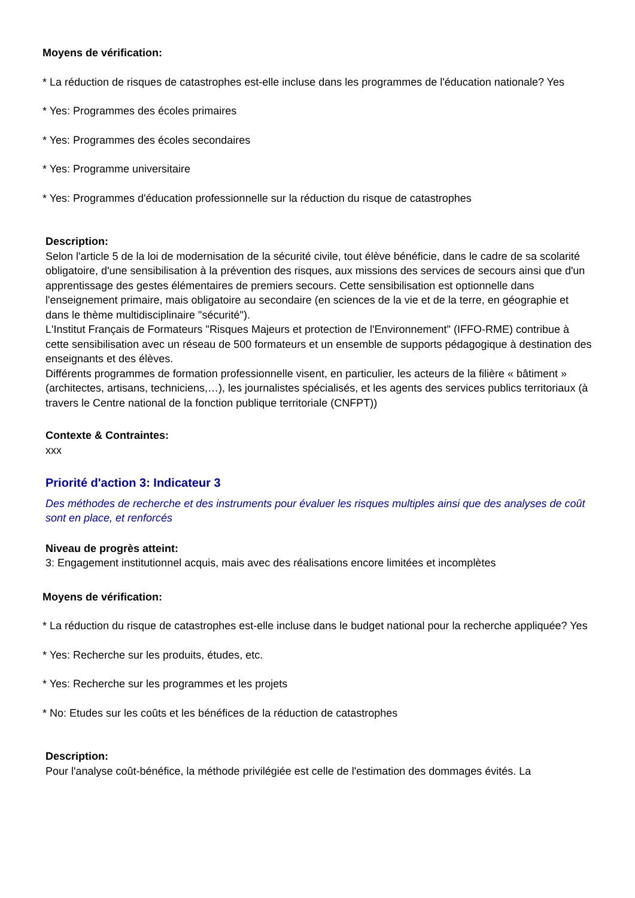Moyens de vérification:
* La réduction de risques de catastrophes est-elle incluse dans les programmes de l'éducation nationale? Yes
* Yes: Programmes des écoles primaires
* Yes: Programmes des écoles secondaires
* Yes: Programme universitaire
* Yes: Programmes d'éducation professionnelle sur la réduction du risque de catastrophes
Description:
Selon l'article 5 de la loi de modernisation de la sécurité civile, tout élève bénéficie, dans le cadre de sa scolarité obligatoire, d'une sensibilisation à la prévention des risques, aux missions des services de secours ainsi que d'un apprentissage des gestes élémentaires de premiers secours. Cette sensibilisation est optionnelle dans l'enseignement primaire, mais obligatoire au secondaire (en sciences de la vie et de la terre, en géographie et dans le thème multidisciplinaire "sécurité").
L'Institut Français de Formateurs "Risques Majeurs et protection de l'Environnement" (IFFO-RME) contribue à cette sensibilisation avec un réseau de 500 formateurs et un ensemble de supports pédagogique à destination des enseignants et des élèves.
Différents programmes de formation professionnelle visent, en particulier, les acteurs de la filière « bâtiment » (architectes, artisans, techniciens,…), les journalistes spécialisés, et les agents des services publics territoriaux (à travers le Centre national de la fonction publique territoriale (CNFPT))
Contexte & Contraintes:
xxx
Priorité d'action 3: Indicateur 3
Des méthodes de recherche et des instruments pour évaluer les risques multiples ainsi que des analyses de coût sont en place, et renforcés
Niveau de progrès atteint:
3: Engagement institutionnel acquis, mais avec des réalisations encore limitées et incomplètes
Moyens de vérification:
* La réduction du risque de catastrophes est-elle incluse dans le budget national pour la recherche appliquée? Yes
* Yes: Recherche sur les produits, études, etc.
* Yes: Recherche sur les programmes et les projets
* No: Etudes sur les coûts et les bénéfices de la réduction de catastrophes
Description:
Pour l'analyse coût-bénéfice, la méthode privilégiée est celle de l'estimation des dommages évités. La